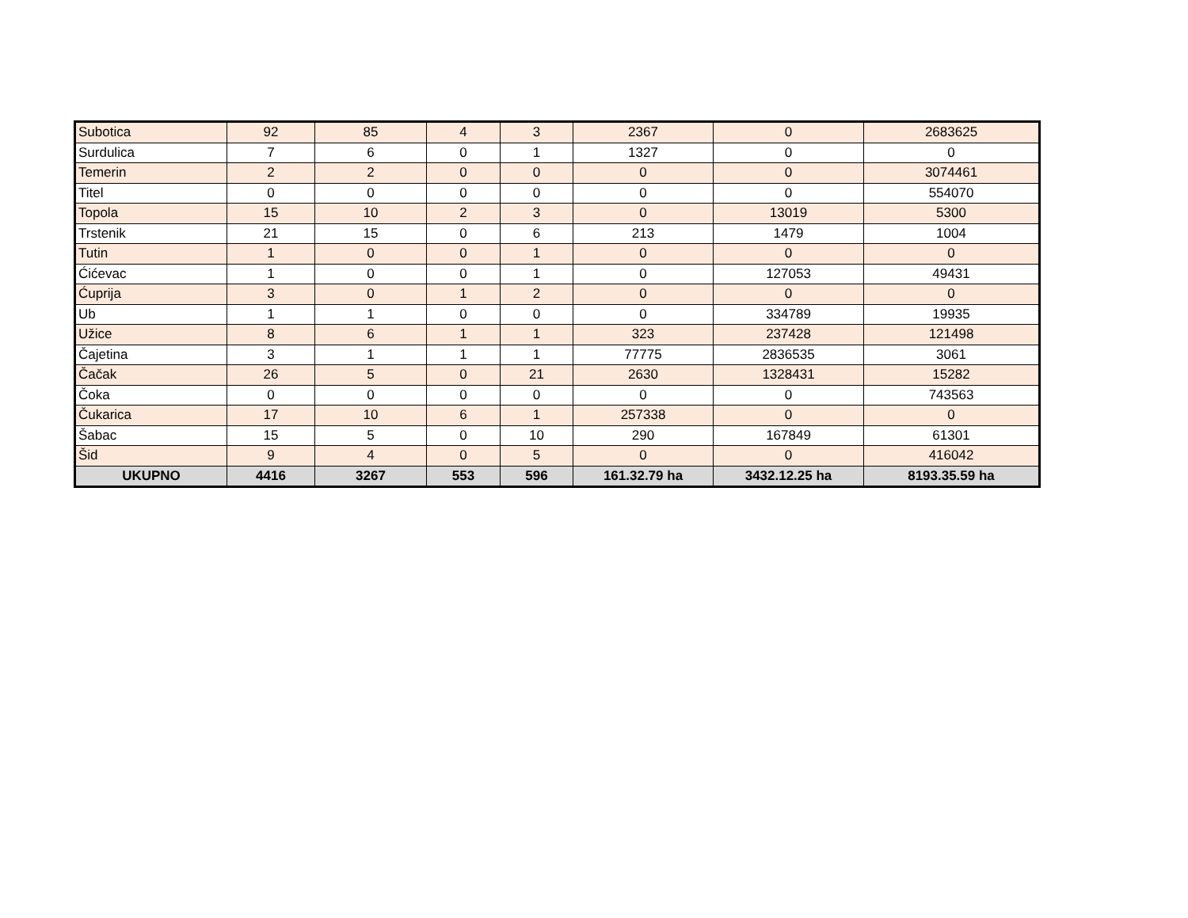| Subotica | 92 | 85 | 4 | 3 | 2367 | 0 | 2683625 |
| Surdulica | 7 | 6 | 0 | 1 | 1327 | 0 | 0 |
| Temerin | 2 | 2 | 0 | 0 | 0 | 0 | 3074461 |
| Titel | 0 | 0 | 0 | 0 | 0 | 0 | 554070 |
| Topola | 15 | 10 | 2 | 3 | 0 | 13019 | 5300 |
| Trstenik | 21 | 15 | 0 | 6 | 213 | 1479 | 1004 |
| Tutin | 1 | 0 | 0 | 1 | 0 | 0 | 0 |
| Ćićevac | 1 | 0 | 0 | 1 | 0 | 127053 | 49431 |
| Ćuprija | 3 | 0 | 1 | 2 | 0 | 0 | 0 |
| Ub | 1 | 1 | 0 | 0 | 0 | 334789 | 19935 |
| Užice | 8 | 6 | 1 | 1 | 323 | 237428 | 121498 |
| Čajetina | 3 | 1 | 1 | 1 | 77775 | 2836535 | 3061 |
| Čačak | 26 | 5 | 0 | 21 | 2630 | 1328431 | 15282 |
| Čoka | 0 | 0 | 0 | 0 | 0 | 0 | 743563 |
| Čukarica | 17 | 10 | 6 | 1 | 257338 | 0 | 0 |
| Šabac | 15 | 5 | 0 | 10 | 290 | 167849 | 61301 |
| Šid | 9 | 4 | 0 | 5 | 0 | 0 | 416042 |
| UKUPNO | 4416 | 3267 | 553 | 596 | 161.32.79 ha | 3432.12.25 ha | 8193.35.59 ha |